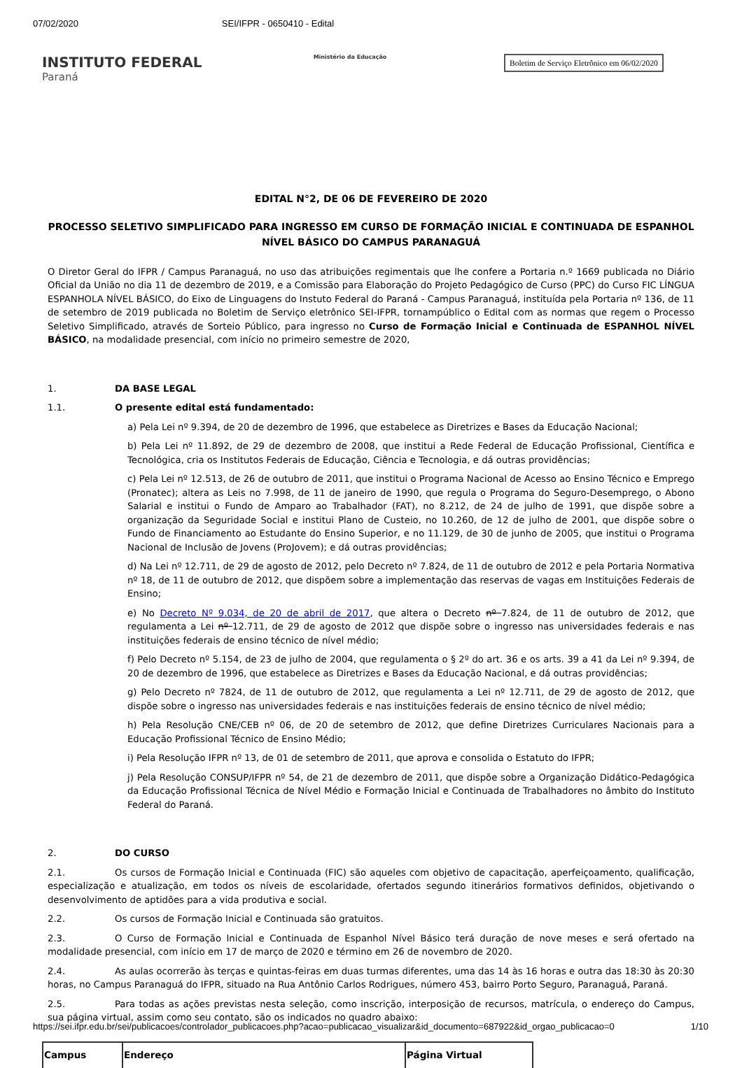07/02/2020 SEI/IFPR - 0650410 - Edital
INSTITUTO FEDERAL
Paraná
Ministério da Educação
Boletim de Serviço Eletrônico em 06/02/2020
EDITAL N°2, DE 06 DE FEVEREIRO DE 2020
PROCESSO SELETIVO SIMPLIFICADO PARA INGRESSO EM CURSO DE FORMAÇÃO INICIAL E CONTINUADA DE ESPANHOL NÍVEL BÁSICO DO CAMPUS PARANAGUÁ
O Diretor Geral do IFPR / Campus Paranaguá, no uso das atribuições regimentais que lhe confere a Portaria n.º 1669 publicada no Diário Oficial da União no dia 11 de dezembro de 2019, e a Comissão para Elaboração do Projeto Pedagógico de Curso (PPC) do Curso FIC LÍNGUA ESPANHOLA NÍVEL BÁSICO, do Eixo de Linguagens do Instuto Federal do Paraná - Campus Paranaguá, instituída pela Portaria nº 136, de 11 de setembro de 2019 publicada no Boletim de Serviço eletrônico SEI-IFPR, tornampúblico o Edital com as normas que regem o Processo Seletivo Simplificado, através de Sorteio Público, para ingresso no Curso de Formação Inicial e Continuada de ESPANHOL NÍVEL BÁSICO, na modalidade presencial, com início no primeiro semestre de 2020,
1. DA BASE LEGAL
1.1. O presente edital está fundamentado:
a) Pela Lei nº 9.394, de 20 de dezembro de 1996, que estabelece as Diretrizes e Bases da Educação Nacional;
b) Pela Lei nº 11.892, de 29 de dezembro de 2008, que institui a Rede Federal de Educação Profissional, Científica e Tecnológica, cria os Institutos Federais de Educação, Ciência e Tecnologia, e dá outras providências;
c) Pela Lei nº 12.513, de 26 de outubro de 2011, que institui o Programa Nacional de Acesso ao Ensino Técnico e Emprego (Pronatec); altera as Leis no 7.998, de 11 de janeiro de 1990, que regula o Programa do Seguro-Desemprego, o Abono Salarial e institui o Fundo de Amparo ao Trabalhador (FAT), no 8.212, de 24 de julho de 1991, que dispõe sobre a organização da Seguridade Social e institui Plano de Custeio, no 10.260, de 12 de julho de 2001, que dispõe sobre o Fundo de Financiamento ao Estudante do Ensino Superior, e no 11.129, de 30 de junho de 2005, que institui o Programa Nacional de Inclusão de Jovens (ProJovem); e dá outras providências;
d) Na Lei nº 12.711, de 29 de agosto de 2012, pelo Decreto nº 7.824, de 11 de outubro de 2012 e pela Portaria Normativa nº 18, de 11 de outubro de 2012, que dispõem sobre a implementação das reservas de vagas em Instituições Federais de Ensino;
e) No Decreto Nº 9.034, de 20 de abril de 2017, que altera o Decreto nº 7.824, de 11 de outubro de 2012, que regulamenta a Lei nº 12.711, de 29 de agosto de 2012 que dispõe sobre o ingresso nas universidades federais e nas instituições federais de ensino técnico de nível médio;
f) Pelo Decreto nº 5.154, de 23 de julho de 2004, que regulamenta o § 2º do art. 36 e os arts. 39 a 41 da Lei nº 9.394, de 20 de dezembro de 1996, que estabelece as Diretrizes e Bases da Educação Nacional, e dá outras providências;
g) Pelo Decreto nº 7824, de 11 de outubro de 2012, que regulamenta a Lei nº 12.711, de 29 de agosto de 2012, que dispõe sobre o ingresso nas universidades federais e nas instituições federais de ensino técnico de nível médio;
h) Pela Resolução CNE/CEB nº 06, de 20 de setembro de 2012, que define Diretrizes Curriculares Nacionais para a Educação Profissional Técnico de Ensino Médio;
i) Pela Resolução IFPR nº 13, de 01 de setembro de 2011, que aprova e consolida o Estatuto do IFPR;
j) Pela Resolução CONSUP/IFPR nº 54, de 21 de dezembro de 2011, que dispõe sobre a Organização Didático-Pedagógica da Educação Profissional Técnica de Nível Médio e Formação Inicial e Continuada de Trabalhadores no âmbito do Instituto Federal do Paraná.
2. DO CURSO
2.1. Os cursos de Formação Inicial e Continuada (FIC) são aqueles com objetivo de capacitação, aperfeiçoamento, qualificação, especialização e atualização, em todos os níveis de escolaridade, ofertados segundo itinerários formativos definidos, objetivando o desenvolvimento de aptidões para a vida produtiva e social.
2.2. Os cursos de Formação Inicial e Continuada são gratuitos.
2.3. O Curso de Formação Inicial e Continuada de Espanhol Nível Básico terá duração de nove meses e será ofertado na modalidade presencial, com início em 17 de março de 2020 e término em 26 de novembro de 2020.
2.4. As aulas ocorrerão às terças e quintas-feiras em duas turmas diferentes, uma das 14 às 16 horas e outra das 18:30 às 20:30 horas, no Campus Paranaguá do IFPR, situado na Rua Antônio Carlos Rodrigues, número 453, bairro Porto Seguro, Paranaguá, Paraná.
2.5. Para todas as ações previstas nesta seleção, como inscrição, interposição de recursos, matrícula, o endereço do Campus, sua página virtual, assim como seu contato, são os indicados no quadro abaixo:
| Campus | Endereço | Página Virtual |
| --- | --- | --- |
https://sei.ifpr.edu.br/sei/publicacoes/controlador_publicacoes.php?acao=publicacao_visualizar&id_documento=687922&id_orgao_publicacao=0 1/10